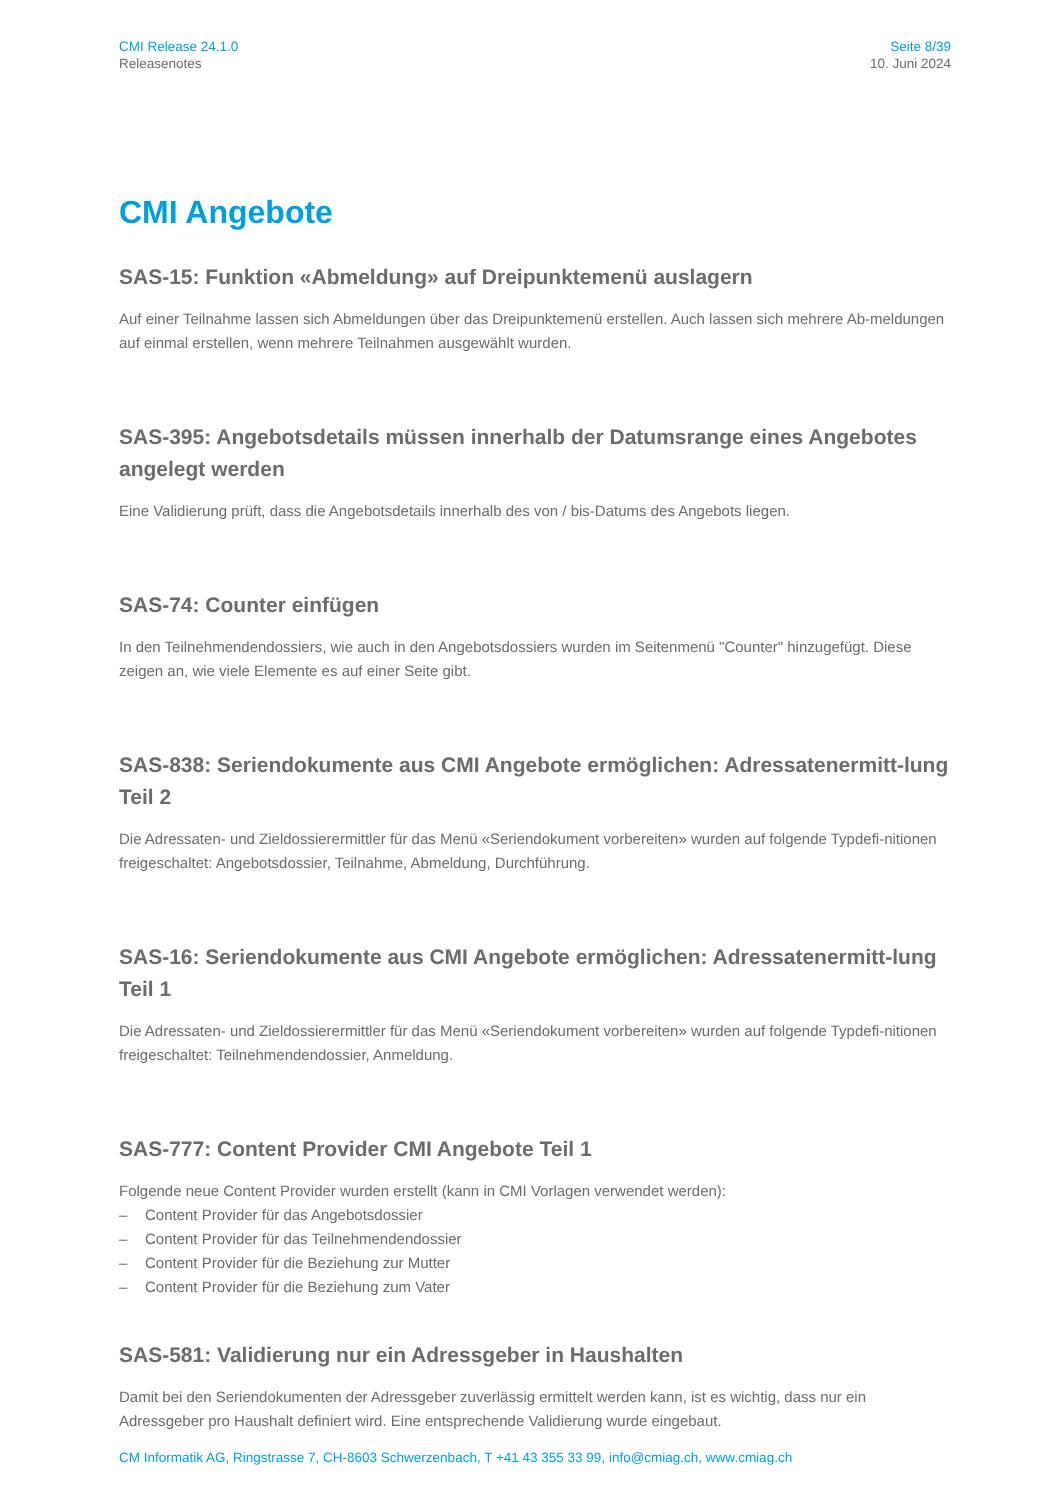CMI Release 24.1.0
Releasenotes
Seite 8/39
10. Juni 2024
CMI Angebote
SAS-15: Funktion «Abmeldung» auf Dreipunktemenü auslagern
Auf einer Teilnahme lassen sich Abmeldungen über das Dreipunktemenü erstellen. Auch lassen sich mehrere Ab-meldungen auf einmal erstellen, wenn mehrere Teilnahmen ausgewählt wurden.
SAS-395: Angebotsdetails müssen innerhalb der Datumsrange eines Angebotes angelegt werden
Eine Validierung prüft, dass die Angebotsdetails innerhalb des von / bis-Datums des Angebots liegen.
SAS-74: Counter einfügen
In den Teilnehmendendossiers, wie auch in den Angebotsdossiers wurden im Seitenmenü "Counter" hinzugefügt. Diese zeigen an, wie viele Elemente es auf einer Seite gibt.
SAS-838: Seriendokumente aus CMI Angebote ermöglichen: Adressatenermitt-lung Teil 2
Die Adressaten- und Zieldossierermittler für das Menü «Seriendokument vorbereiten» wurden auf folgende Typdefi-nitionen freigeschaltet: Angebotsdossier, Teilnahme, Abmeldung, Durchführung.
SAS-16: Seriendokumente aus CMI Angebote ermöglichen: Adressatenermitt-lung Teil 1
Die Adressaten- und Zieldossierermittler für das Menü «Seriendokument vorbereiten» wurden auf folgende Typdefi-nitionen freigeschaltet: Teilnehmendendossier, Anmeldung.
SAS-777: Content Provider CMI Angebote Teil 1
Folgende neue Content Provider wurden erstellt (kann in CMI Vorlagen verwendet werden):
– Content Provider für das Angebotsdossier
– Content Provider für das Teilnehmendendossier
– Content Provider für die Beziehung zur Mutter
– Content Provider für die Beziehung zum Vater
SAS-581: Validierung nur ein Adressgeber in Haushalten
Damit bei den Seriendokumenten der Adressgeber zuverlässig ermittelt werden kann, ist es wichtig, dass nur ein Adressgeber pro Haushalt definiert wird. Eine entsprechende Validierung wurde eingebaut.
CM Informatik AG, Ringstrasse 7, CH-8603 Schwerzenbach, T +41 43 355 33 99, info@cmiag.ch, www.cmiag.ch